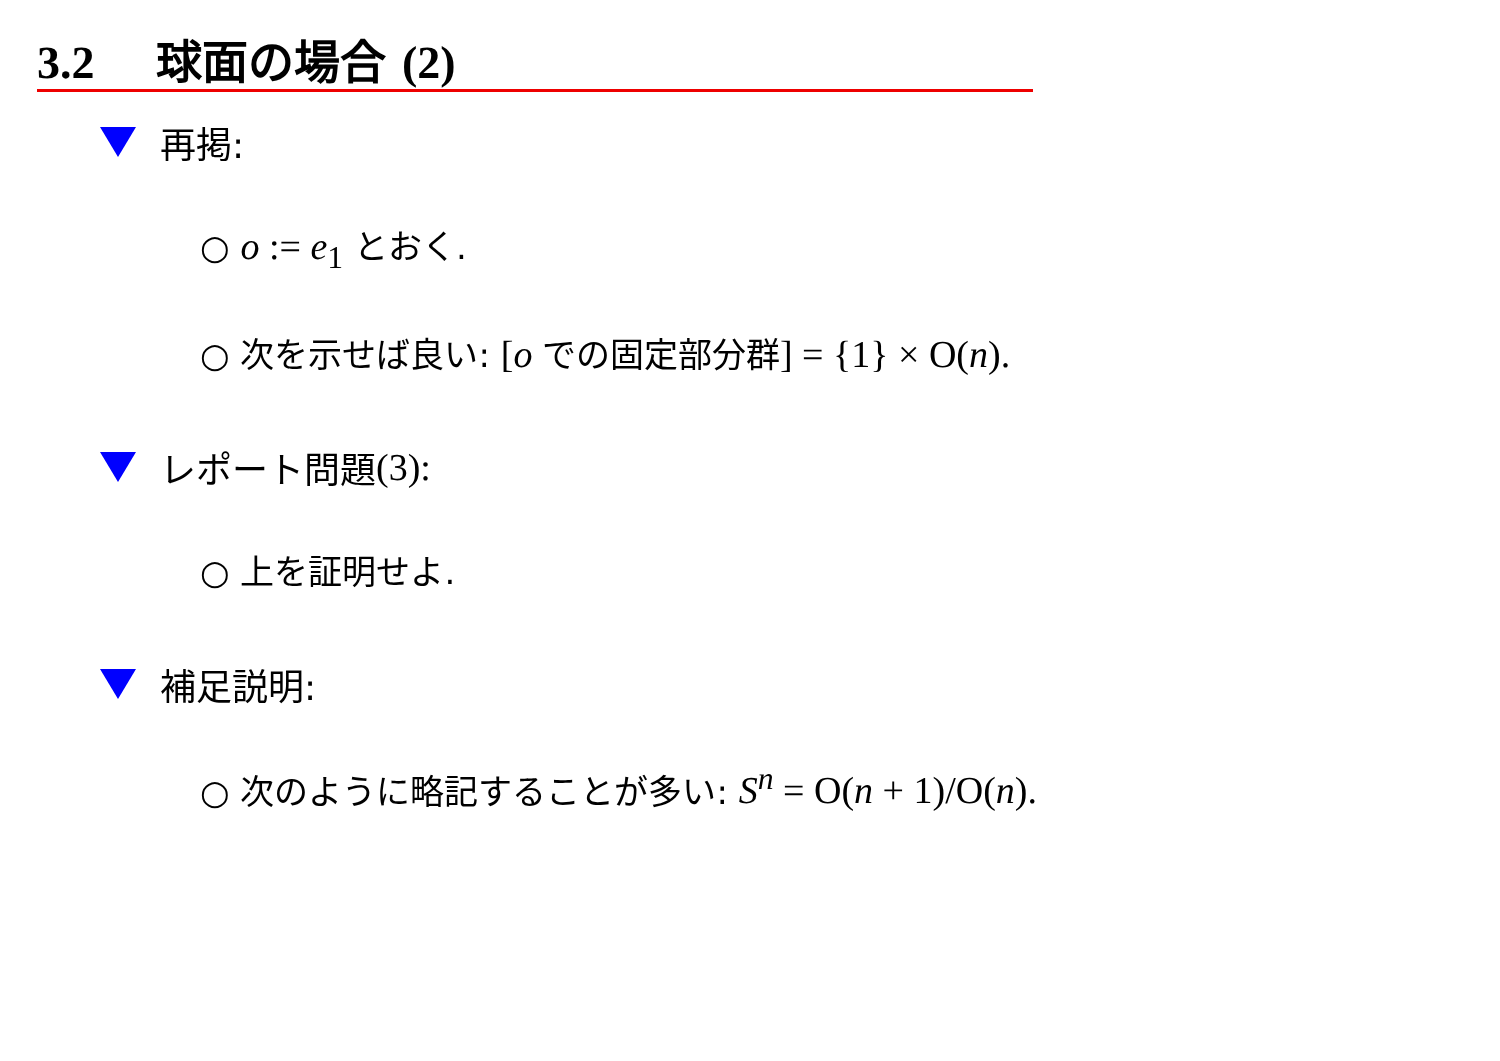3.2 球面の場合 (2)
再掲:
○ o := e<sub>1</sub> とおく.
○ 次を示せば良い: [o での固定部分群] = {1} × O(n).
レポート問題 (3):
○ 上を証明せよ.
補足説明:
○ 次のように略記することが多い: S<sup>n</sup> = O(n + 1)/O(n).